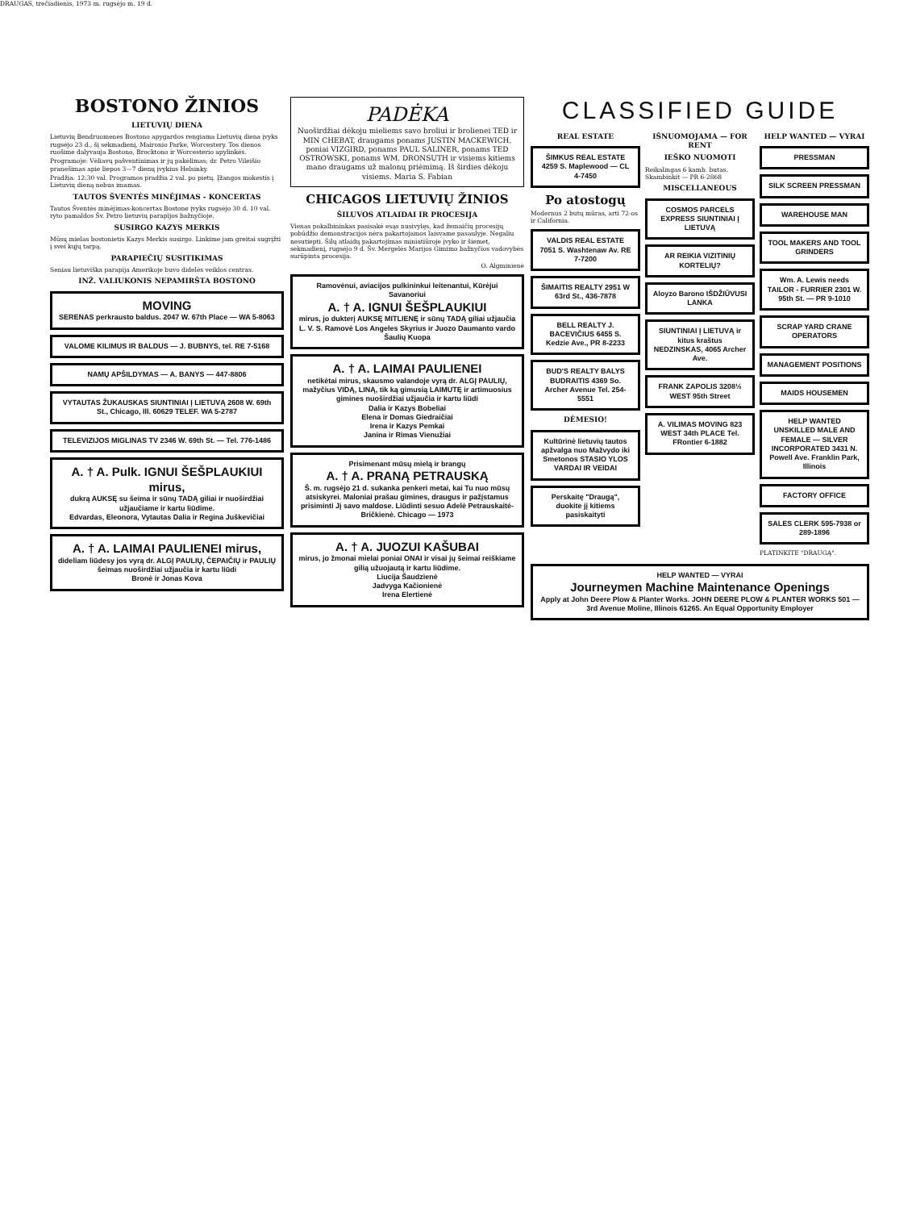DRAUGAS, trečiadienis, 1973 m. rugsėjo m. 19 d.
BOSTONO ŽINIOS
LIETUVIŲ DIENA
Lietuvių Bendruomenės Bostono apygardos rengiama Lietuvių diena įvyks rugsėjo 23 d., šį sekmadienį, Maironio Parke, Worcestery. Tos dienos ruošime dalyvauja Bostono, Brocktono ir Worcesterio apylinkės.
Programoje: Vėliavų pašventinimas ir jų pakėlimas; dr. Petro Vileišio pranešimas apie liepos 3—7 dienų įvykius Helsinky.
Pradžia: 12:30 val. Programos pradžia 2 val. po pietų. Įžangos mokestis į Lietuvių dieną nebus imamas.
TAUTOS ŠVENTĖS MINĖJIMAS - KONCERTAS
Tautos Šventės minėjimas-koncertas Bostone įvyks rugsėjo 30 d. 10 val. ryto pamaldos Šv. Petro lietuvių parapijos bažnyčioje.
SUSIRGO KAZYS MERKIS
Mūsų mielas bostonietis Kazys Merkis susirgo. Linkime jam greitai sugrįžti į svei kųjų tarpą.
PARAPIEČIŲ SUSITIKIMAS
Seniau lietuviška parapija Amerikoje buvo didelės veiklos centras.
INŽ. VALIUKONIS NEPAMIRŠTA BOSTONO
MOVING
SERENAS perkrausto baldus. 2047 W. 67th Place — WA 5-8063
VALOME KILIMUS IR BALDUS — J. BUBNYS, tel. RE 7-5168
NAMŲ APŠILDYMAS — A. BANYS — 447-8806
VYTAUTAS ŽUKAUSKAS SIUNTINIAI Į LIETUVĄ 2608 W. 69th St., Chicago, Ill. 60629 TELEF. WA 5-2787
TELEVIZIJOS MIGLINAS TV 2346 W. 69th St. — Tel. 776-1486
A. † A. Pulk. IGNUI ŠEŠPLAUKIUI mirus,
dukrą AUKSĘ su šeima ir sūnų TADĄ giliai ir nuoširdžiai užjaučiame ir kartu liūdime.
Edvardas, Eleonora, Vytautas Dalia ir Regina Juškevičiai
A. † A. LAIMAI PAULIENEI mirus,
dideliam liūdesy jos vyrą dr. ALGĮ PAULIŲ, ČEPAIČIŲ ir PAULIŲ šeimas nuoširdžiai užjaučia ir kartu liūdi
Bronė ir Jonas Kova
PADĖKA
Nuoširdžiai dėkoju mieliems savo broliui ir brolienei TED ir MIN CHEBAT, draugams ponams JUSTIN MACKEWICH, poniai VIZGIRD, ponams PAUL SALINER, ponams TED OSTROWSKI, ponams WM. DRONSUTH ir visiems kitiems mano draugams už malonų priėmimą. Iš širdies dėkoju visiems. Maria S. Fabian
CHICAGOS LIETUVIŲ ŽINIOS
ŠILUVOS ATLAIDAI IR PROCESIJA
Vienas pokalbininkas pasisakė esąs nusivylęs, kad žemaičių procesijų pobūdžio demonstracijos nėra pakartojamos laisvame pasaulyje. Negaliu nesutiepti. Šilų atlaidų pakartojimas miniatiūroje įvyko ir šiemet, sekmadienį, rugsėjo 9 d. Šv. Mergelės Marijos Gimimo bažnyčios vadovybės surūpinta procesija.
O. Algminienė
Ramovėnui, aviacijos pulkininkui leitenantui, Kūrėjui Savanoriui
A. † A. IGNUI ŠEŠPLAUKIUI
mirus, jo dukterį AUKSĘ MITLIENĘ ir sūnų TADĄ giliai užjaučia
L. V. S. Ramovė Los Angeles Skyrius ir Juozo Daumanto vardo Šaulių Kuopa
A. † A. LAIMAI PAULIENEI
netikėtai mirus, skausmo valandoje vyrą dr. ALGĮ PAULIŲ, mažyčius VIDĄ, LINĄ, tik ką gimusią LAIMUTĘ ir artimuosius gimines nuoširdžiai užjaučia ir kartu liūdi
Dalia ir Kazys Bobeliai
Elena ir Domas Giedraičiai
Irena ir Kazys Pemkai
Janina ir Rimas Vienužiai
Prisimenant mūsų mielą ir brangų
A. † A. PRANĄ PETRAUSKĄ
Š. m. rugsėjo 21 d. sukanka penkeri metai, kai Tu nuo mūsų atsiskyrei. Maloniai prašau gimines, draugus ir pažįstamus prisiminti Jį savo maldose. Liūdinti sesuo Adelė Petrauskaitė-Bričkienė. Chicago — 1973
A. † A. JUOZUI KAŠUBAI
mirus, jo žmonai mielai poniai ONAI ir visai jų šeimai reiškiame gilią užuojautą ir kartu liūdime.
Liucija Šaudzienė
Jadvyga Kačionienė
Irena Elertienė
CLASSIFIED GUIDE
REAL ESTATE
ŠIMKUS REAL ESTATE
4259 S. Maplewood — CL 4-7450
Po atostogų
Modernus 2 butų mūras, arti 72-os ir California.
VALDIS REAL ESTATE 7051 S. Washtenaw Av. RE 7-7200
ŠIMAITIS REALTY 2951 W 63rd St., 436-7878
BELL REALTY J. BACEVIČIUS 6455 S. Kedzie Ave., PR 8-2233
BUD'S REALTY BALYS BUDRAITIS 4369 So. Archer Avenue Tel. 254-5551
DĖMESIO!
Kultūrinė lietuvių tautos apžvalga nuo Mažvydo iki Smetonos STASIO YLOS VARDAI IR VEIDAI
Perskaitę "Draugą", duokite jį kitiems pasiskaityti
IŠNUOMOJAMA — FOR RENT
IEŠKO NUOMOTI
Reikalingas 6 kamb. butas. Skambinkit — PR 6-2868
MISCELLANEOUS
COSMOS PARCELS EXPRESS SIUNTINIAI Į LIETUVĄ
AR REIKIA VIZITINIŲ KORTELIŲ?
Aloyzo Barono IŠDŽIŪVUSI LANKA
SIUNTINIAI Į LIETUVĄ ir kitus kraštus NEDZINSKAS, 4065 Archer Ave.
FRANK ZAPOLIS 3208½ WEST 95th Street
A. VILIMAS MOVING 823 WEST 34th PLACE Tel. FRontier 6-1882
HELP WANTED — VYRAI
PRESSMAN
SILK SCREEN PRESSMAN
WAREHOUSE MAN
TOOL MAKERS AND TOOL GRINDERS
Wm. A. Lewis needs TAILOR - FURRIER 2301 W. 95th St. — PR 9-1010
SCRAP YARD CRANE OPERATORS
MANAGEMENT POSITIONS
MAIDS HOUSEMEN
HELP WANTED UNSKILLED MALE AND FEMALE — SILVER INCORPORATED 3431 N. Powell Ave. Franklin Park, Illinois
FACTORY OFFICE
SALES CLERK 595-7938 or 289-1896
PLATINKITE "DRAUGĄ".
HELP WANTED — VYRAI
Journeymen Machine Maintenance Openings
Apply at John Deere Plow & Planter Works. JOHN DEERE PLOW & PLANTER WORKS 501 — 3rd Avenue Moline, Illinois 61265. An Equal Opportunity Employer